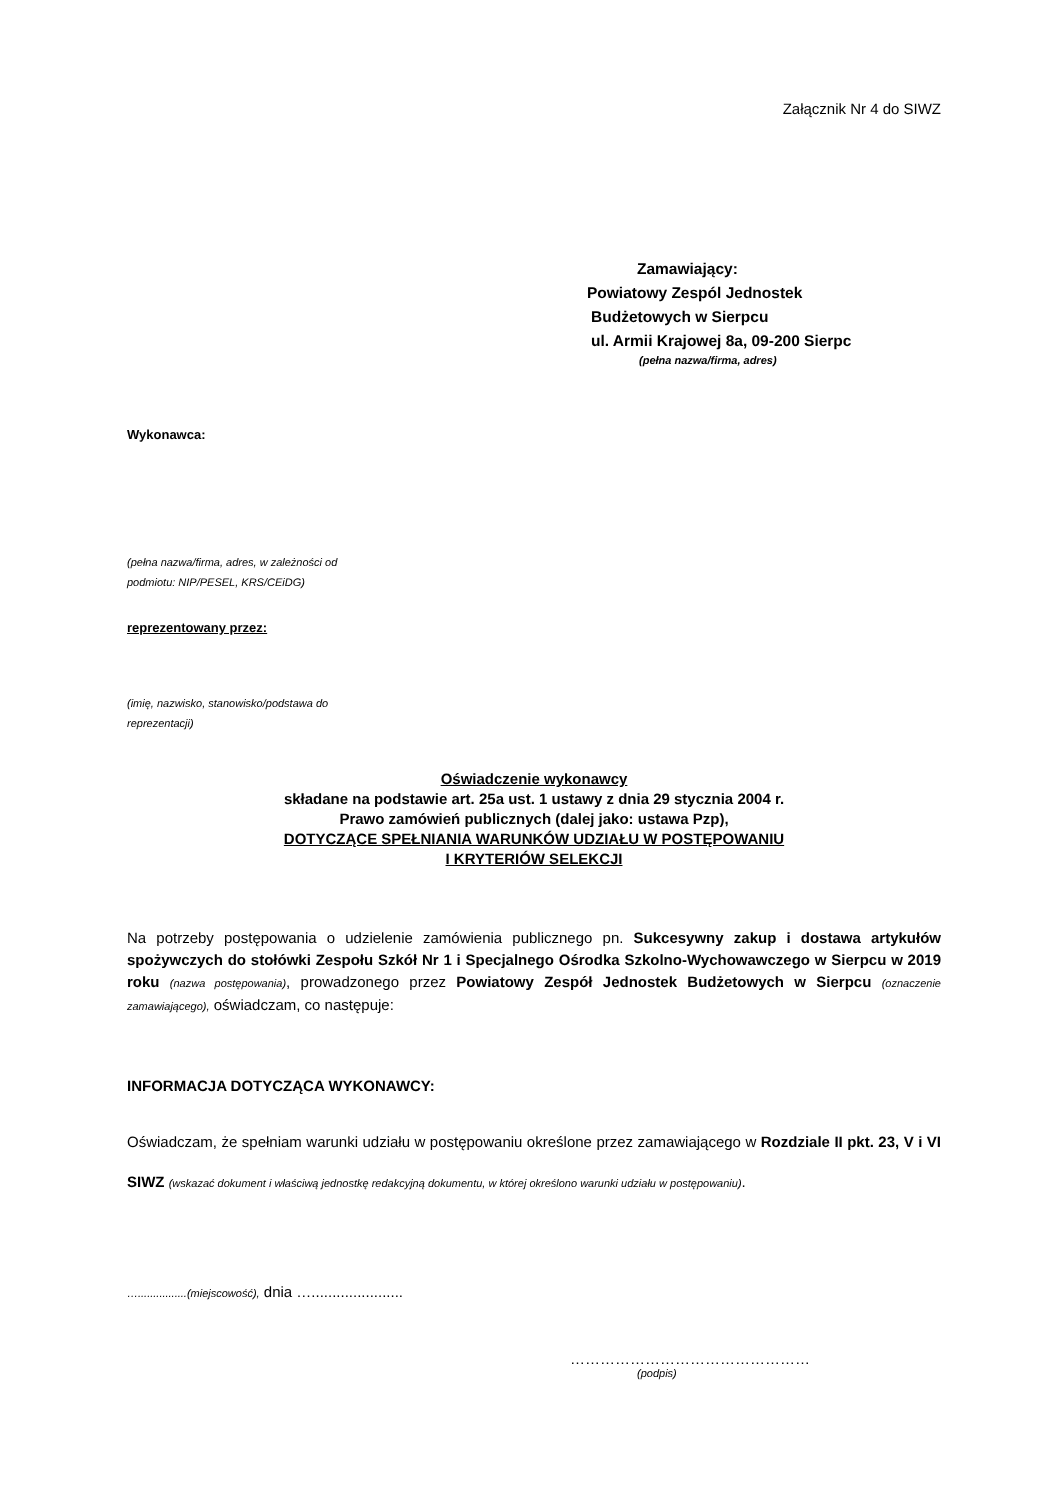Załącznik Nr 4 do SIWZ
Zamawiający:
Powiatowy Zespól Jednostek
Budżetowych w Sierpcu
ul. Armii Krajowej 8a, 09-200 Sierpc
(pełna nazwa/firma, adres)
Wykonawca:
(pełna nazwa/firma, adres, w zależności od
podmiotu: NIP/PESEL, KRS/CEiDG)
reprezentowany przez:
(imię, nazwisko, stanowisko/podstawa do
reprezentacji)
Oświadczenie wykonawcy
składane na podstawie art. 25a ust. 1 ustawy z dnia 29 stycznia 2004 r.
Prawo zamówień publicznych (dalej jako: ustawa Pzp),
DOTYCZĄCE SPEŁNIANIA WARUNKÓW UDZIAŁU W POSTĘPOWANIU
I KRYTERIÓW SELEKCJI
Na potrzeby postępowania o udzielenie zamówienia publicznego pn. Sukcesywny zakup i dostawa artykułów spożywczych do stołówki Zespołu Szkół Nr 1 i Specjalnego Ośrodka Szkolno-Wychowawczego w Sierpcu w 2019 roku (nazwa postępowania), prowadzonego przez Powiatowy Zespół Jednostek Budżetowych w Sierpcu (oznaczenie zamawiającego), oświadczam, co następuje:
INFORMACJA DOTYCZĄCA WYKONAWCY:
Oświadczam, że spełniam warunki udziału w postępowaniu określone przez zamawiającego w Rozdziale II pkt. 23, V i VI SIWZ (wskazać dokument i właściwą jednostkę redakcyjną dokumentu, w której określono warunki udziału w postępowaniu).
…................(miejscowość), dnia …......................
…………………………………………
(podpis)